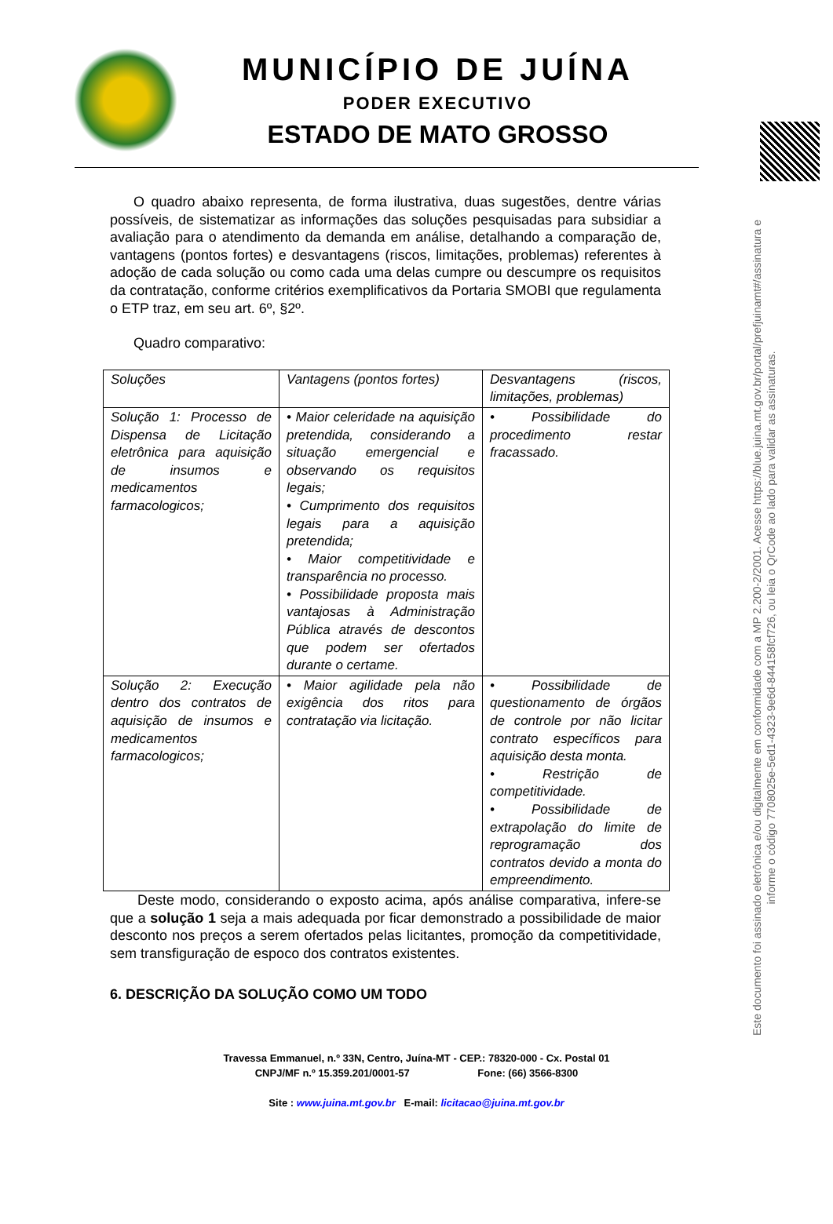MUNICÍPIO DE JUÍNA
PODER EXECUTIVO
ESTADO DE MATO GROSSO
O quadro abaixo representa, de forma ilustrativa, duas sugestões, dentre várias possíveis, de sistematizar as informações das soluções pesquisadas para subsidiar a avaliação para o atendimento da demanda em análise, detalhando a comparação de, vantagens (pontos fortes) e desvantagens (riscos, limitações, problemas) referentes à adoção de cada solução ou como cada uma delas cumpre ou descumpre os requisitos da contratação, conforme critérios exemplificativos da Portaria SMOBI que regulamenta o ETP traz, em seu art. 6º, §2º.
Quadro comparativo:
| Soluções | Vantagens (pontos fortes) | Desvantagens (riscos, limitações, problemas) |
| Solução 1: Processo de Dispensa de Licitação eletrônica para aquisição de insumos e medicamentos farmacologicos; | • Maior celeridade na aquisição pretendida, considerando a situação emergencial e observando os requisitos legais; • Cumprimento dos requisitos legais para a aquisição pretendida; • Maior competitividade e transparência no processo. • Possibilidade proposta mais vantajosas à Administração Pública através de descontos que podem ser ofertados durante o certame. | • Possibilidade do procedimento restar fracassado. |
| Solução 2: Execução dentro dos contratos de aquisição de insumos e medicamentos farmacologicos; | • Maior agilidade pela não exigência dos ritos para contratação via licitação. | • Possibilidade de questionamento de órgãos de controle por não licitar contrato específicos para aquisição desta monta. • Restrição de competitividade. • Possibilidade de extrapolação do limite de reprogramação dos contratos devido a monta do empreendimento. |
Deste modo, considerando o exposto acima, após análise comparativa, infere-se que a solução 1 seja a mais adequada por ficar demonstrado a possibilidade de maior desconto nos preços a serem ofertados pelas licitantes, promoção da competitividade, sem transfiguração de espoco dos contratos existentes.
6. DESCRIÇÃO DA SOLUÇÃO COMO UM TODO
Travessa Emmanuel, n.º 33N, Centro, Juína-MT - CEP.: 78320-000 - Cx. Postal 01
CNPJ/MF n.º 15.359.201/0001-57 Fone: (66) 3566-8300
Site : www.juina.mt.gov.br E-mail: licitacao@juina.mt.gov.br
Este documento foi assinado eletrônica e/ou digitalmente em conformidade com a MP 2.200-2/2001. Acesse https://blue.juina.mt.gov.br/portal/prefjuinamt#/assinatura e informe o código 7708025e-5ed1-4323-9e6d-844158fcf726, ou leia o QrCode ao lado para validar as assinaturas.